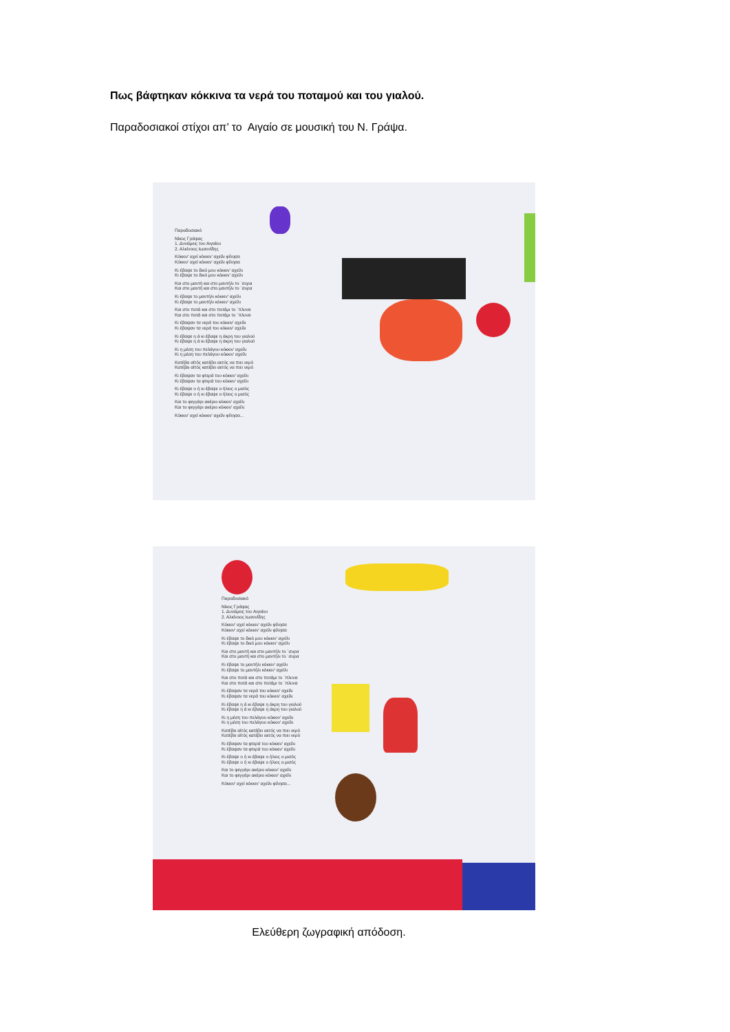Πως βάφτηκαν κόκκινα τα νερά του ποταμού και του γιαλού.
Παραδοσιακοί στίχοι απ’ το Αιγαίο σε μουσική του Ν. Γράψα.
Παραδοσιακό
Νίκος Γράψας
1. Δυνάμεις του Αιγαίου
2. Αλκίνοος Ιωαννίδης
Κόκκιν' αχεί κόκκιν' αχείλι φίλησα
Κόκκιν' αχεί κόκκιν' αχείλι φίλησα
Κι έβαψε το δικό μου κόκκιν' αχείλι
Κι έβαψε το δικό μου κόκκιν' αχείλι
Και στο μαντή και στο μαντήλι το `συρα
Και στο μαντή και στο μαντήλι το `συρα
Κι έβαψε το μαντήλι κόκκιν' αχείλι
Κι έβαψε το μαντήλι κόκκιν' αχείλι
Και στο ποτά και στο ποτάμι το `πλυνα
Και στο ποτά και στο ποτάμι το `πλυνα
Κι έβαψαν τα νερά του κόκκιν' αχείλι
Κι έβαψαν τα νερά του κόκκιν' αχείλι
Κι έβαψε η ά κι έβαψε η άκρη του γιαλού
Κι έβαψε η ά κι έβαψε η άκρη του γιαλού
Κι η μέση του πελάγου κόκκιν' αχείλι
Κι η μέση του πελάγου κόκκιν' αχείλι
Κατέβει αϊτός κατέβει αετός να πιει νερό
Κατέβει αϊτός κατέβει αετός να πιει νερό
Κι έβαψαν τα φτερά του κόκκιν' αχείλι
Κι έβαψαν τα φτερά του κόκκιν' αχείλι
Κι έβαψε ο ή κι έβαψε ο ήλιος ο μισός
Κι έβαψε ο ή κι έβαψε ο ήλιος ο μισός
Και το φεγγάρι ακέριο κόκκιν' αχείλι
Και το φεγγάρι ακέριο κόκκιν' αχείλι
Κόκκιν' αχεί κόκκιν' αχείλι φίλησα...
Παραδοσιακό
Νίκος Γράψας
1. Δυνάμεις του Αιγαίου
2. Αλκίνοος Ιωαννίδης
Κόκκιν' αχεί κόκκιν' αχείλι φίλησα
Κόκκιν' αχεί κόκκιν' αχείλι φίλησα
Κι έβαψε το δικό μου κόκκιν' αχείλι
Κι έβαψε το δικό μου κόκκιν' αχείλι
Και στο μαντή και στο μαντήλι το `συρα
Και στο μαντή και στο μαντήλι το `συρα
Κι έβαψε το μαντήλι κόκκιν' αχείλι
Κι έβαψε το μαντήλι κόκκιν' αχείλι
Και στο ποτά και στο ποτάμι το `πλυνα
Και στο ποτά και στο ποτάμι το `πλυνα
Κι έβαψαν τα νερά του κόκκιν' αχείλι
Κι έβαψαν τα νερά του κόκκιν' αχείλι
Κι έβαψε η ά κι έβαψε η άκρη του γιαλού
Κι έβαψε η ά κι έβαψε η άκρη του γιαλού
Κι η μέση του πελάγου κόκκιν' αχείλι
Κι η μέση του πελάγου κόκκιν' αχείλι
Κατέβει αϊτός κατέβει αετός να πιει νερό
Κατέβει αϊτός κατέβει αετός να πιει νερό
Κι έβαψαν τα φτερά του κόκκιν' αχείλι
Κι έβαψαν τα φτερά του κόκκιν' αχείλι
Κι έβαψε ο ή κι έβαψε ο ήλιος ο μισός
Κι έβαψε ο ή κι έβαψε ο ήλιος ο μισός
Και το φεγγάρι ακέριο κόκκιν' αχείλι
Και το φεγγάρι ακέριο κόκκιν' αχείλι
Κόκκιν' αχεί κόκκιν' αχείλι φίλησα...
Ελεύθερη ζωγραφική απόδοση.